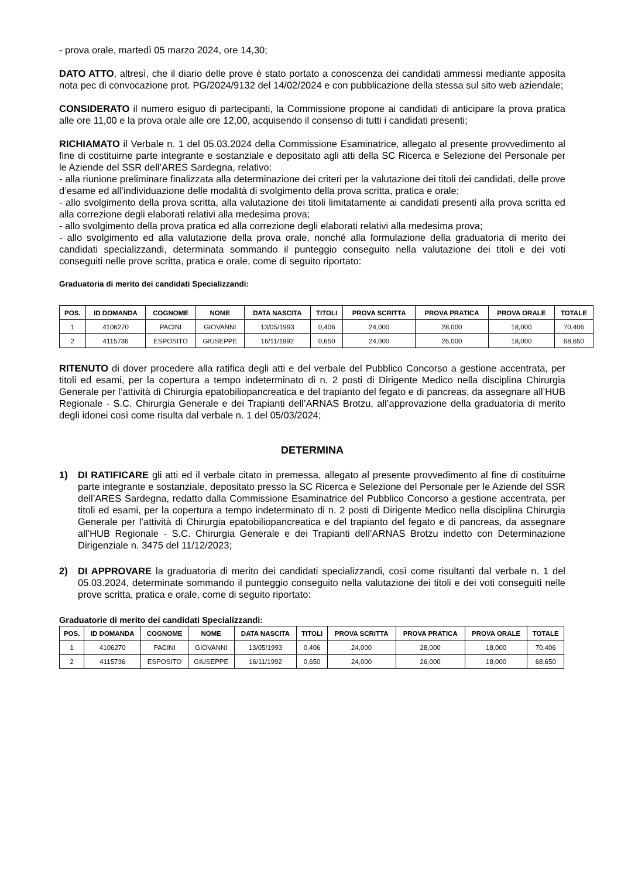- prova orale, martedì 05 marzo 2024, ore 14,30;
DATO ATTO, altresì, che il diario delle prove è stato portato a conoscenza dei candidati ammessi mediante apposita nota pec di convocazione prot. PG/2024/9132 del 14/02/2024 e con pubblicazione della stessa sul sito web aziendale;
CONSIDERATO il numero esiguo di partecipanti, la Commissione propone ai candidati di anticipare la prova pratica alle ore 11,00 e la prova orale alle ore 12,00, acquisendo il consenso di tutti i candidati presenti;
RICHIAMATO il Verbale n. 1 del 05.03.2024 della Commissione Esaminatrice, allegato al presente provvedimento al fine di costituirne parte integrante e sostanziale e depositato agli atti della SC Ricerca e Selezione del Personale per le Aziende del SSR dell’ARES Sardegna, relativo:
- alla riunione preliminare finalizzata alla determinazione dei criteri per la valutazione dei titoli dei candidati, delle prove d’esame ed all’individuazione delle modalità di svolgimento della prova scritta, pratica e orale;
- allo svolgimento della prova scritta, alla valutazione dei titoli limitatamente ai candidati presenti alla prova scritta ed alla correzione degli elaborati relativi alla medesima prova;
- allo svolgimento della prova pratica ed alla correzione degli elaborati relativi alla medesima prova;
- allo svolgimento ed alla valutazione della prova orale, nonché alla formulazione della graduatoria di merito dei candidati specializzandi, determinata sommando il punteggio conseguito nella valutazione dei titoli e dei voti conseguiti nelle prove scritta, pratica e orale, come di seguito riportato:
Graduatoria di merito dei candidati Specializzandi:
| POS. | ID DOMANDA | COGNOME | NOME | DATA NASCITA | TITOLI | PROVA SCRITTA | PROVA PRATICA | PROVA ORALE | TOTALE |
| --- | --- | --- | --- | --- | --- | --- | --- | --- | --- |
| 1 | 4106270 | PACINI | GIOVANNI | 13/05/1993 | 0,406 | 24,000 | 28,000 | 18,000 | 70,406 |
| 2 | 4115736 | ESPOSITO | GIUSEPPE | 16/11/1992 | 0,650 | 24,000 | 26,000 | 18,000 | 68,650 |
RITENUTO di dover procedere alla ratifica degli atti e del verbale del Pubblico Concorso a gestione accentrata, per titoli ed esami, per la copertura a tempo indeterminato di n. 2 posti di Dirigente Medico nella disciplina Chirurgia Generale per l’attività di Chirurgia epatobiliopancreatica e del trapianto del fegato e di pancreas, da assegnare all’HUB Regionale - S.C. Chirurgia Generale e dei Trapianti dell’ARNAS Brotzu, all’approvazione della graduatoria di merito degli idonei così come risulta dal verbale n. 1 del 05/03/2024;
DETERMINA
1) DI RATIFICARE gli atti ed il verbale citato in premessa, allegato al presente provvedimento al fine di costituirne parte integrante e sostanziale, depositato presso la SC Ricerca e Selezione del Personale per le Aziende del SSR dell’ARES Sardegna, redatto dalla Commissione Esaminatrice del Pubblico Concorso a gestione accentrata, per titoli ed esami, per la copertura a tempo indeterminato di n. 2 posti di Dirigente Medico nella disciplina Chirurgia Generale per l’attività di Chirurgia epatobiliopancreatica e del trapianto del fegato e di pancreas, da assegnare all’HUB Regionale - S.C. Chirurgia Generale e dei Trapianti dell’ARNAS Brotzu indetto con Determinazione Dirigenziale n. 3475 del 11/12/2023;
2) DI APPROVARE la graduatoria di merito dei candidati specializzandi, così come risultanti dal verbale n. 1 del 05.03.2024, determinate sommando il punteggio conseguito nella valutazione dei titoli e dei voti conseguiti nelle prove scritta, pratica e orale, come di seguito riportato:
Graduatorie di merito dei candidati Specializzandi:
| POS. | ID DOMANDA | COGNOME | NOME | DATA NASCITA | TITOLI | PROVA SCRITTA | PROVA PRATICA | PROVA ORALE | TOTALE |
| --- | --- | --- | --- | --- | --- | --- | --- | --- | --- |
| 1 | 4106270 | PACINI | GIOVANNI | 13/05/1993 | 0,406 | 24,000 | 28,000 | 18,000 | 70,406 |
| 2 | 4115736 | ESPOSITO | GIUSEPPE | 16/11/1992 | 0,650 | 24,000 | 26,000 | 18,000 | 68,650 |